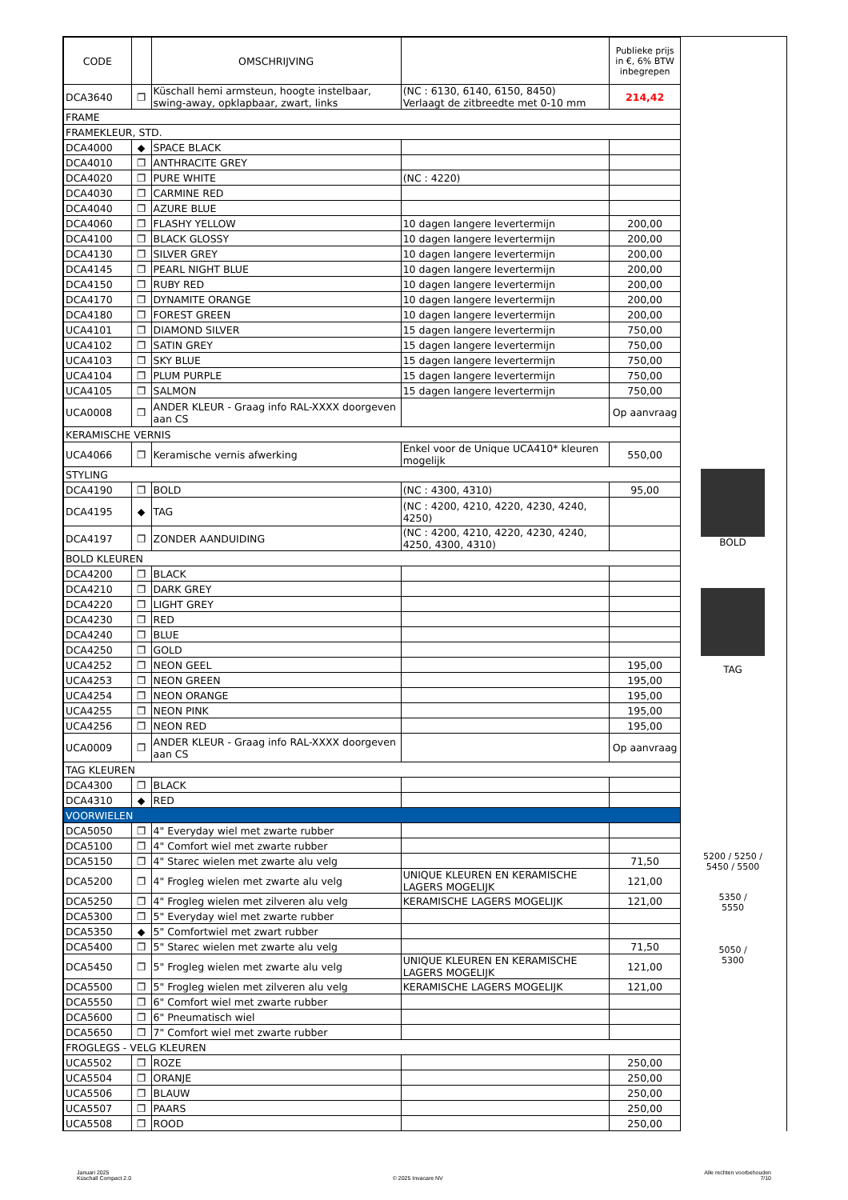| CODE | | OMSCHRIJVING | | Publieke prijs in €, 6% BTW inbegrepen |
| --- | --- | --- | --- | --- |
| DCA3640 | ❐ | Küschall hemi armsteun, hoogte instelbaar, swing-away, opklapbaar, zwart, links | (NC : 6130, 6140, 6150, 8450) Verlaagt de zitbreedte met 0-10 mm | 214,42 |
| FRAME | | | | |
| FRAMEKLEUR, STD. | | | | |
| DCA4000 | ◆ | SPACE BLACK | | |
| DCA4010 | ❐ | ANTHRACITE GREY | | |
| DCA4020 | ❐ | PURE WHITE | (NC : 4220) | |
| DCA4030 | ❐ | CARMINE RED | | |
| DCA4040 | ❐ | AZURE BLUE | | |
| DCA4060 | ❐ | FLASHY YELLOW | 10 dagen langere levertermijn | 200,00 |
| DCA4100 | ❐ | BLACK GLOSSY | 10 dagen langere levertermijn | 200,00 |
| DCA4130 | ❐ | SILVER GREY | 10 dagen langere levertermijn | 200,00 |
| DCA4145 | ❐ | PEARL NIGHT BLUE | 10 dagen langere levertermijn | 200,00 |
| DCA4150 | ❐ | RUBY RED | 10 dagen langere levertermijn | 200,00 |
| DCA4170 | ❐ | DYNAMITE ORANGE | 10 dagen langere levertermijn | 200,00 |
| DCA4180 | ❐ | FOREST GREEN | 10 dagen langere levertermijn | 200,00 |
| UCA4101 | ❐ | DIAMOND SILVER | 15 dagen langere levertermijn | 750,00 |
| UCA4102 | ❐ | SATIN GREY | 15 dagen langere levertermijn | 750,00 |
| UCA4103 | ❐ | SKY BLUE | 15 dagen langere levertermijn | 750,00 |
| UCA4104 | ❐ | PLUM PURPLE | 15 dagen langere levertermijn | 750,00 |
| UCA4105 | ❐ | SALMON | 15 dagen langere levertermijn | 750,00 |
| UCA0008 | ❐ | ANDER KLEUR - Graag info RAL-XXXX doorgeven aan CS | | Op aanvraag |
| KERAMISCHE VERNIS | | | | |
| UCA4066 | ❐ | Keramische vernis afwerking | Enkel voor de Unique UCA410* kleuren mogelijk | 550,00 |
| STYLING | | | | |
| DCA4190 | ❐ | BOLD | (NC : 4300, 4310) | 95,00 |
| DCA4195 | ◆ | TAG | (NC : 4200, 4210, 4220, 4230, 4240, 4250) | |
| DCA4197 | ❐ | ZONDER AANDUIDING | (NC : 4200, 4210, 4220, 4230, 4240, 4250, 4300, 4310) | |
| BOLD KLEUREN | | | | |
| DCA4200 | ❐ | BLACK | | |
| DCA4210 | ❐ | DARK GREY | | |
| DCA4220 | ❐ | LIGHT GREY | | |
| DCA4230 | ❐ | RED | | |
| DCA4240 | ❐ | BLUE | | |
| DCA4250 | ❐ | GOLD | | |
| UCA4252 | ❐ | NEON GEEL | | 195,00 |
| UCA4253 | ❐ | NEON GREEN | | 195,00 |
| UCA4254 | ❐ | NEON ORANGE | | 195,00 |
| UCA4255 | ❐ | NEON PINK | | 195,00 |
| UCA4256 | ❐ | NEON RED | | 195,00 |
| UCA0009 | ❐ | ANDER KLEUR - Graag info RAL-XXXX doorgeven aan CS | | Op aanvraag |
| TAG KLEUREN | | | | |
| DCA4300 | ❐ | BLACK | | |
| DCA4310 | ◆ | RED | | |
| VOORWIELEN | | | | |
| DCA5050 | ❐ | 4" Everyday wiel met zwarte rubber | | |
| DCA5100 | ❐ | 4" Comfort wiel met zwarte rubber | | |
| DCA5150 | ❐ | 4" Starec wielen met zwarte alu velg | | 71,50 |
| DCA5200 | ❐ | 4" Frogleg wielen met zwarte alu velg | UNIQUE KLEUREN EN KERAMISCHE LAGERS MOGELIJK | 121,00 |
| DCA5250 | ❐ | 4" Frogleg wielen met zilveren alu velg | KERAMISCHE LAGERS MOGELIJK | 121,00 |
| DCA5300 | ❐ | 5" Everyday wiel met zwarte rubber | | |
| DCA5350 | ◆ | 5" Comfortwiel met zwart rubber | | |
| DCA5400 | ❐ | 5" Starec wielen met zwarte alu velg | | 71,50 |
| DCA5450 | ❐ | 5" Frogleg wielen met zwarte alu velg | UNIQUE KLEUREN EN KERAMISCHE LAGERS MOGELIJK | 121,00 |
| DCA5500 | ❐ | 5" Frogleg wielen met zilveren alu velg | KERAMISCHE LAGERS MOGELIJK | 121,00 |
| DCA5550 | ❐ | 6" Comfort wiel met zwarte rubber | | |
| DCA5600 | ❐ | 6" Pneumatisch wiel | | |
| DCA5650 | ❐ | 7" Comfort wiel met zwarte rubber | | |
| FROGLEGS - VELG KLEUREN | | | | |
| UCA5502 | ❐ | ROZE | | 250,00 |
| UCA5504 | ❐ | ORANJE | | 250,00 |
| UCA5506 | ❐ | BLAUW | | 250,00 |
| UCA5507 | ❐ | PAARS | | 250,00 |
| UCA5508 | ❐ | ROOD | | 250,00 |
BOLD
TAG
5200 / 5250 /
5450 / 5500
5350 /
5550
5050 /
5300
Januari 2025
Küschall Compact 2.0
© 2025 Invacare NV Alle rechten voorbehouden
7/10